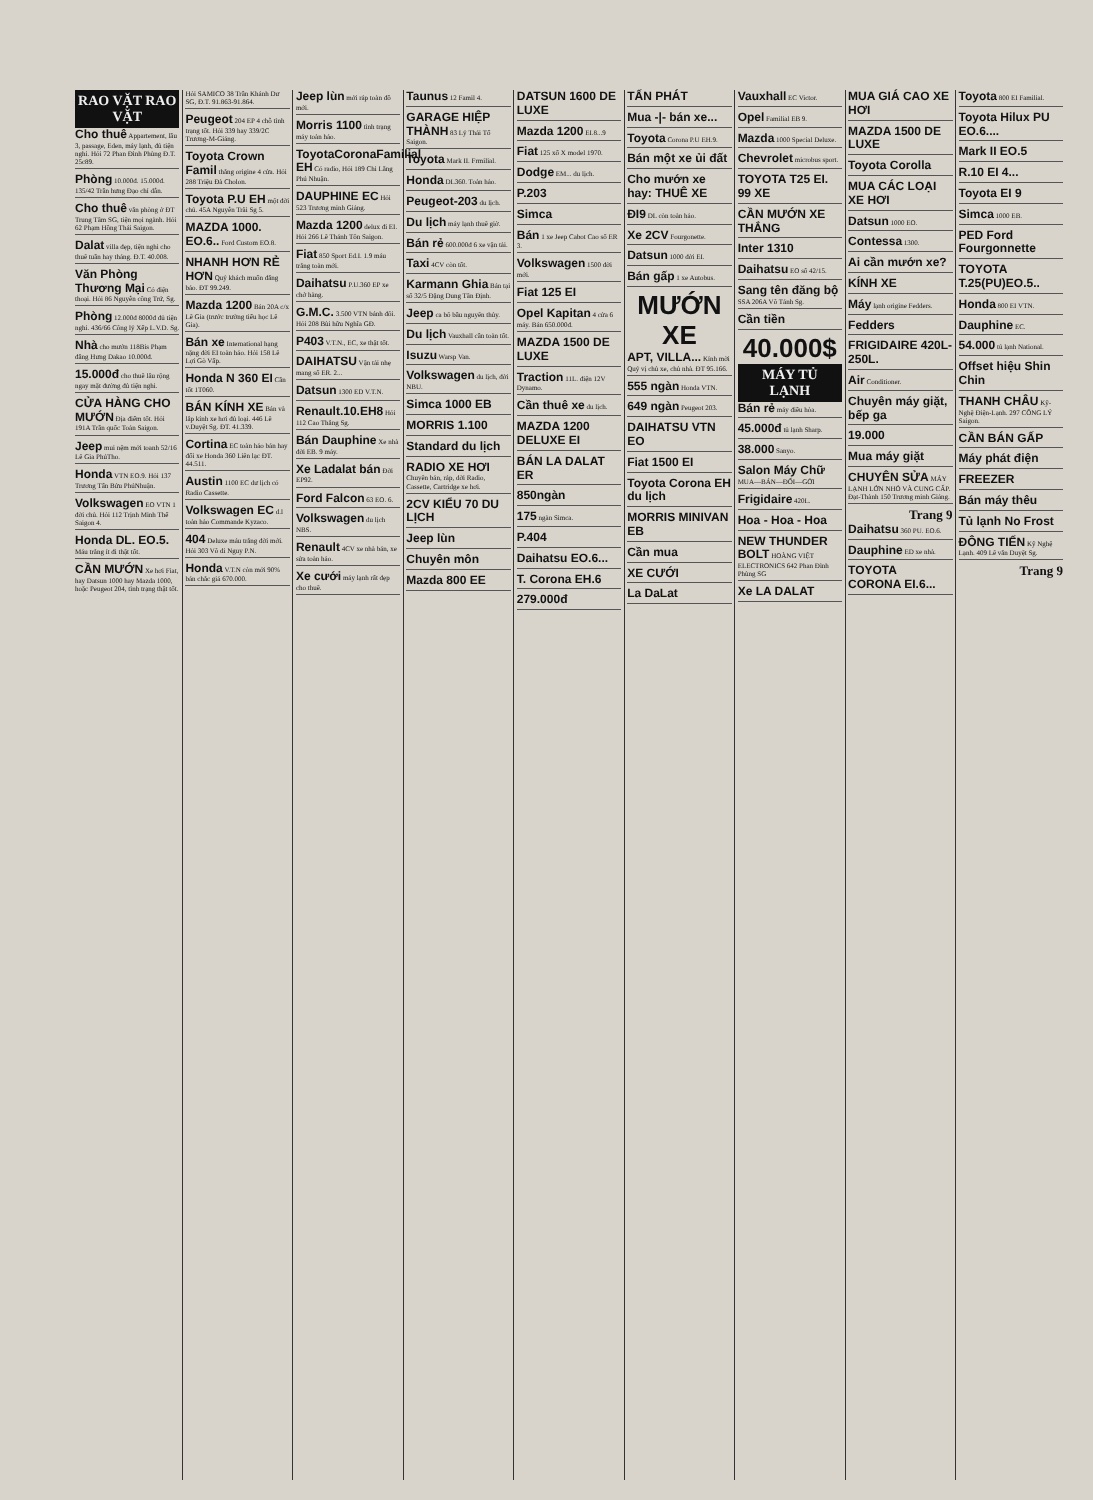RAO VẶT RAO VẶT
Cho thuê Appartement, lầu 3, passage, Eden, máy lạnh, đủ tiện nghi. Hỏi 72 Phan Đình Phùng Đ.T. 25c89.
Phòng 10.000đ. 15.000đ. 135/42 Trần hưng Đạo chỉ dẫn.
Cho thuê văn phòng ở ĐT Trung Tâm SG, tiện mọi ngành. Hỏi 62 Phạm Hồng Thái Saigon.
Dalat villa đẹp, tiện nghi cho thuê tuần hay tháng. Đ.T. 40.008.
Văn Phòng Thương Mại Có điện thoại. Hỏi 86 Nguyễn công Trứ, Sg.
Phòng 12.000đ 8000đ đủ tiện nghi. 436/66 Công lý Xếp L.V.D. Sg.
Nhà cho mướn 118Bis Phạm đăng Hưng Dakao 10.000đ.
15.000đ cho thuê lâu rộng ngay mặt đường đủ tiện nghi.
CỬA HÀNG CHO MƯỚN Địa điểm tốt. Hỏi 191A Trần quốc Toản Saigon.
Jeep mui nệm mới toanh 52/16 Lê Gia PhúTho.
Honda VTN EO.9. Hỏi 137 Trương Tấn Bửu PhúNhuận.
Volkswagen EO VTN 1 đời chủ. Hỏi 112 Trịnh Minh Thế Saigon 4.
Honda DL. EO.5. Máu trắng ít đi thật tốt.
CẦN MƯỚN Xe hơi Fiat, hay Datsun 1000 hay Mazda 1000, hoặc Peugeot 204, tình trạng thật tốt. Hỏi SAMICO 38 Trần Khánh Dư SG, Đ.T. 91.863-91.864.
Peugeot 204 EP 4 chỗ tình trạng tốt. Hỏi 339 hay 339/2C Trương-M-Giảng.
Toyota Crown Famil thắng origine 4 cửa. Hỏi 288 Triệu Đà Cholon.
Toyota P.U EH một đời chủ. 45A Nguyễn Trãi Sg 5.
MAZDA 1000. EO.6.. Ford Custom EO.8.
NHANH HƠN RẺ HƠN Quý khách muốn đăng báo. ĐT 99.249.
Mazda 1200 Bán 20A c/x Lê Gia (trước trường tiểu học Lê Gia).
Bán xe International hạng nặng đời EI toàn hảo. Hỏi 158 Lê Lợi Gò Vấp.
Honda N 360 EI Cần tốt 1T060.
BÁN KÍNH XE Bán và lắp kính xe hơi đủ loại. 446 Lê v.Duyệt Sg. ĐT. 41.339.
Cortina EC toàn hảo bán hay đổi xe Honda 360 Liên lạc ĐT. 44.511.
Austin 1100 EC dư lịch có Radio Cassette.
Volkswagen EC d.l toàn hảo Commande Kyzaco.
404 Deluxe máu trắng đời mới. Hỏi 303 Võ di Nguy P.N.
Honda V.T.N còn mới 90% bán chắc giá 670.000.
Jeep lùn mới ráp toàn đồ mới.
Morris 1100 tình trạng máy toàn hảo.
ToyotaCoronaFamilial EH Có radio, Hỏi 189 Chi Lăng Phú Nhuận.
DAUPHINE EC Hỏi 523 Trương minh Giảng.
Mazda 1200 delux đi EI. Hỏi 266 Lê Thánh Tôn Saigon.
Fiat 850 Sport Ed.I. 1.9 máu trắng toàn mới.
Daihatsu P.U.360 EP xe chở hàng.
G.M.C. 3.500 VTN bánh đôi. Hỏi 208 Bùi hữu Nghĩa GĐ.
P403 V.T.N., EC, xe thật tốt.
DAIHATSU Vận tải nhẹ mang số ER. 2...
Datsun 1300 ED V.T.N.
Renault.10.EH8 Hỏi 112 Cao Thắng Sg.
Bán Dauphine Xe nhà đời EB. 9 máy.
Xe Ladalat bán Đời EP92.
Ford Falcon 63 EO. 6.
Volkswagen du lịch NBS.
Renault 4CV xe nhà bán, xe sửa toàn hảo.
Xe cưới máy lạnh rất đẹp cho thuê.
Taunus 12 Famil 4.
GARAGE HIỆP THÀNH 83 Lý Thái Tổ Saigon.
Toyota Mark II. Frmilial.
Honda DL360. Toàn hảo.
Peugeot-203 du lịch.
Du lịch máy lạnh thuê giờ.
Bán rẻ 600.000đ 6 xe vận tải.
Taxi 4CV còn tốt.
Karmann Ghia Bán tại số 32/5 Đặng Dung Tân Định.
Jeep ca bô bầu nguyên thủy.
Du lịch Vauxhall cần toàn tốt.
Isuzu Warsp Van.
Volkswagen du lịch, đời NBU.
Simca 1000 EB
MORRIS 1.100
Standard du lịch
RADIO XE HƠI Chuyên bán, ráp, dời Radio, Cassette, Cartridge xe hơi.
2CV KIỂU 70 DU LỊCH
Jeep lùn
Chuyên môn
Mazda 800 EE
DATSUN 1600 DE LUXE
Mazda 1200 EI.8...9
Fiat 125 xổ X model 1970.
Dodge EM... du lịch.
P.203
Simca
Bán 1 xe Jeep Cabot Cao số ER 3.
Volkswagen 1500 đời mới.
Fiat 125 EI
Opel Kapitan 4 cửa 6 máy. Bán 650.000đ.
MAZDA 1500 DE LUXE
Traction 11L. điện 12V Dynamo.
Cần thuê xe du lịch.
MAZDA 1200 DELUXE EI
BÁN LA DALAT ER
850ngàn
175 ngàn Simca.
P.404
Daihatsu EO.6...
T. Corona EH.6
279.000đ
TẤN PHÁT
Mua -|- bán xe...
Toyota Corona P.U EH.9.
Bán một xe ủi đất
Cho mướn xe hay: THUÊ XE
ĐI9 DL còn toàn hảo.
Xe 2CV Fourgonette.
Datsun 1000 đời EI.
Bán gấp 1 xe Autobus.
MƯỚN XE
APT, VILLA... Kính mời Quý vị chủ xe, chủ nhà. ĐT 95.166.
555 ngàn Honda VTN.
649 ngàn Peugeot 203.
DAIHATSU VTN EO
Fiat 1500 EI
Toyota Corona EH du lịch
MORRIS MINIVAN EB
Cần mua
XE CƯỚI
La DaLat
Vauxhall EC Victor.
Opel Familial EB 9.
Mazda 1000 Special Deluxe.
Chevrolet microbus sport.
TOYOTA T25 EI. 99 XE
CẦN MƯỚN XE THẮNG
Inter 1310
Daihatsu EO số 42/15.
Sang tên đăng bộ SSA 206A Võ Tánh Sg.
Cần tiền
40.000$
MÁY TỦ LẠNH
Bán rẻ máy điều hòa.
45.000đ tủ lạnh Sharp.
38.000 Sanyo.
Salon Máy Chữ MUA—BÁN—ĐỔI—GỞI
Frigidaire 420L.
Hoa - Hoa - Hoa
NEW THUNDER BOLT HOÀNG VIỆT ELECTRONICS 642 Phan Đình Phùng SG
Xe LA DALAT
MUA GIÁ CAO XE HƠI
MAZDA 1500 DE LUXE
Toyota Corolla
MUA CÁC LOẠI XE HƠI
Datsun 1000 EO.
Contessa 1300.
Ai cần mướn xe?
KÍNH XE
Máy lạnh origine Fedders.
Fedders
FRIGIDAIRE 420L-250L.
Air Conditioner.
Chuyên máy giặt, bếp ga
19.000
Mua máy giặt
CHUYÊN SỬA MÁY LẠNH LỚN NHỎ VÀ CUNG CẤP. Đạt-Thành 150 Trương minh Giảng.
Trang 9
Daihatsu 360 PU. EO.6.
Dauphine ED xe nhà.
TOYOTA CORONA EI.6...
Toyota 800 EI Familial.
Toyota Hilux PU EO.6....
Mark II EO.5
R.10 EI 4...
Toyota EI 9
Simca 1000 EB.
PED Ford Fourgonnette
TOYOTA T.25(PU)EO.5..
Honda 800 EI VTN.
Dauphine EC.
54.000 tủ lạnh National.
Offset hiệu Shin Chin
THANH CHÂU Kỹ-Nghệ Điện-Lạnh. 297 CÔNG LÝ Saigon.
CẦN BÁN GẤP
Máy phát điện
FREEZER
Bán máy thêu
Tủ lạnh No Frost
ĐÔNG TIẾN Kỹ Nghệ Lạnh. 409 Lê văn Duyệt Sg.
Trang 9